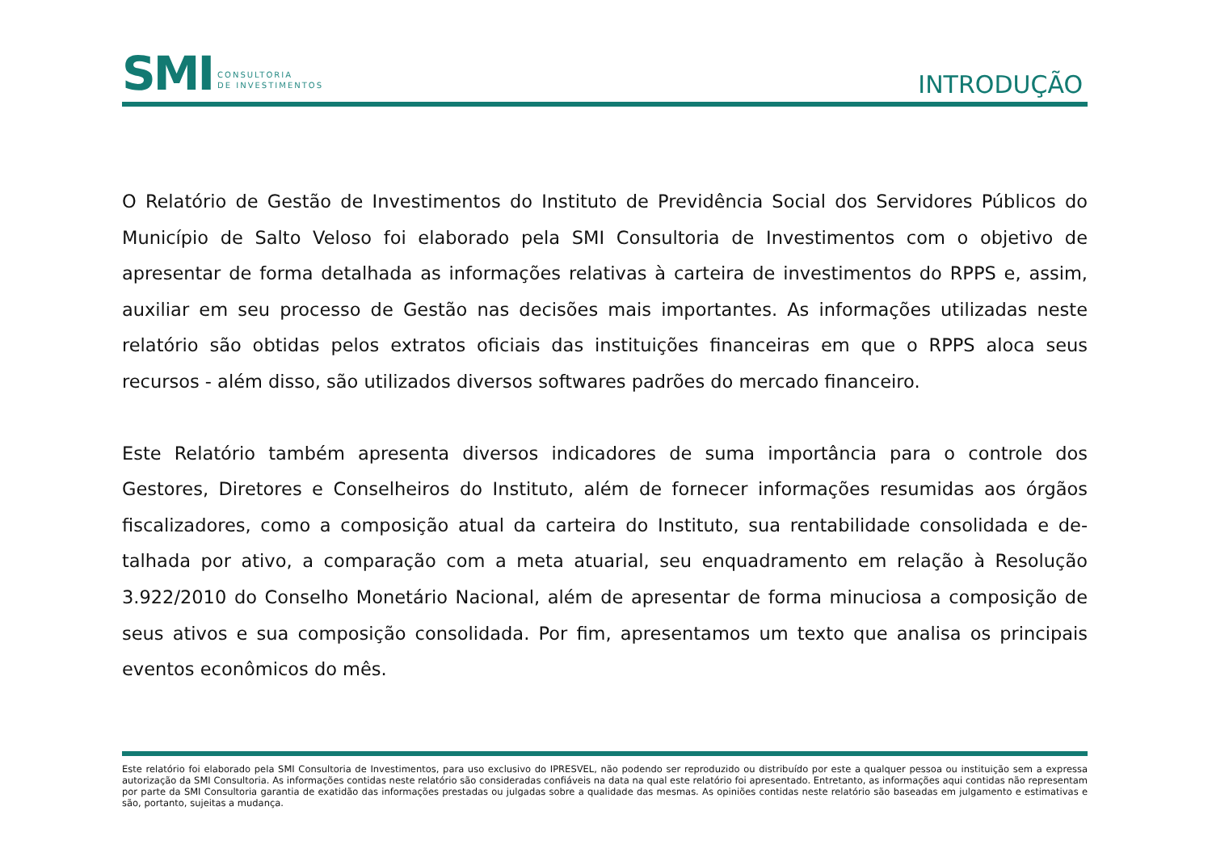SMI CONSULTORIA
DE INVESTIMENTOS
INTRODUÇÃO
O Relatório de Gestão de Investimentos do Instituto de Previdência Social dos Servidores Públicos do Município de Salto Veloso foi elaborado pela SMI Consultoria de Investimentos com o objetivo de apresentar de forma detalhada as informações relativas à carteira de investimentos do RPPS e, assim, auxiliar em seu processo de Gestão nas decisões mais importantes. As informações utilizadas neste relatório são obtidas pelos extratos oficiais das instituições financeiras em que o RPPS aloca seus recursos - além disso, são utilizados diversos softwares padrões do mercado financeiro.
Este Relatório também apresenta diversos indicadores de suma importância para o controle dos Gestores, Diretores e Conselheiros do Instituto, além de fornecer informações resumidas aos órgãos fiscalizadores, como a composição atual da carteira do Instituto, sua rentabilidade consolidada e de-talhada por ativo, a comparação com a meta atuarial, seu enquadramento em relação à Resolução 3.922/2010 do Conselho Monetário Nacional, além de apresentar de forma minuciosa a composição de seus ativos e sua composição consolidada. Por fim, apresentamos um texto que analisa os principais eventos econômicos do mês.
Este relatório foi elaborado pela SMI Consultoria de Investimentos, para uso exclusivo do IPRESVEL, não podendo ser reproduzido ou distribuído por este a qualquer pessoa ou instituição sem a expressa autorização da SMI Consultoria. As informações contidas neste relatório são consideradas confiáveis na data na qual este relatório foi apresentado. Entretanto, as informações aqui contidas não representam por parte da SMI Consultoria garantia de exatidão das informações prestadas ou julgadas sobre a qualidade das mesmas. As opiniões contidas neste relatório são baseadas em julgamento e estimativas e são, portanto, sujeitas a mudança.